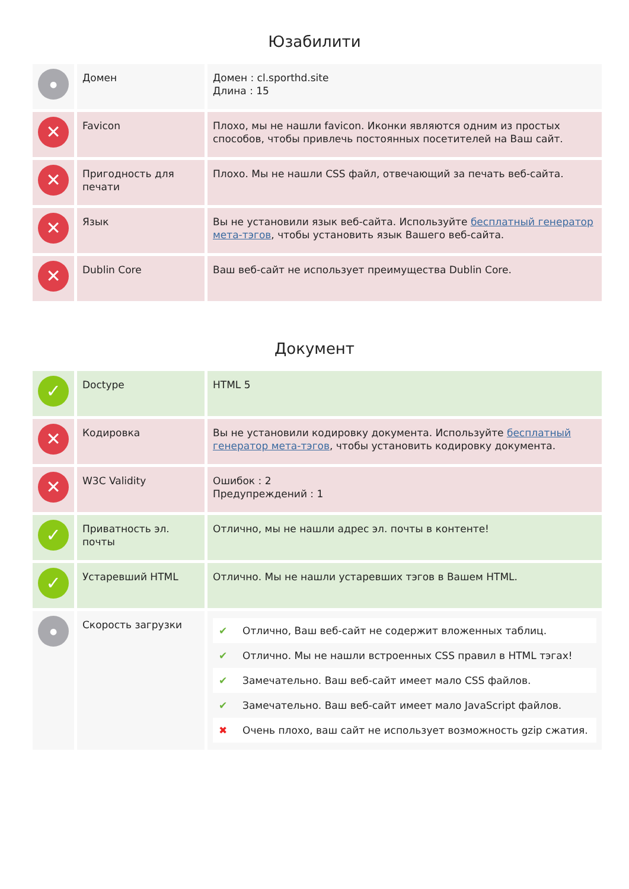Юзабилити
| ● | Домен | Домен : cl.sporthd.site Длина : 15 |
| ✕ | Favicon | Плохо, мы не нашли favicon. Иконки являются одним из простых способов, чтобы привлечь постоянных посетителей на Ваш сайт. |
| ✕ | Пригодность для печати | Плохо. Мы не нашли CSS файл, отвечающий за печать веб-сайта. |
| ✕ | Язык | Вы не установили язык веб-сайта. Используйте бесплатный генератор мета-тэгов , чтобы установить язык Вашего веб-сайта. |
| ✕ | Dublin Core | Ваш веб-сайт не использует преимущества Dublin Core. |
Документ
| ✓ | Doctype | HTML 5 |
| ✕ | Кодировка | Вы не установили кодировку документа. Используйте бесплатный генератор мета-тэгов , чтобы установить кодировку документа. |
| ✕ | W3C Validity | Ошибок : 2 Предупреждений : 1 |
| ✓ | Приватность эл. почты | Отлично, мы не нашли адрес эл. почты в контенте! |
| ✓ | Устаревший HTML | Отлично. Мы не нашли устаревших тэгов в Вашем HTML. |
| ● | Скорость загрузки | / ✔ / Отлично, Ваш веб-сайт не содержит вложенных таблиц. / / ✔ / Отлично. Мы не нашли встроенных CSS правил в HTML тэгах! / / ✔ / Замечательно. Ваш веб-сайт имеет мало CSS файлов. / / ✔ / Замечательно. Ваш веб-сайт имеет мало JavaScript файлов. / / ✖ / Очень плохо, ваш сайт не использует возможность gzip сжатия. / |